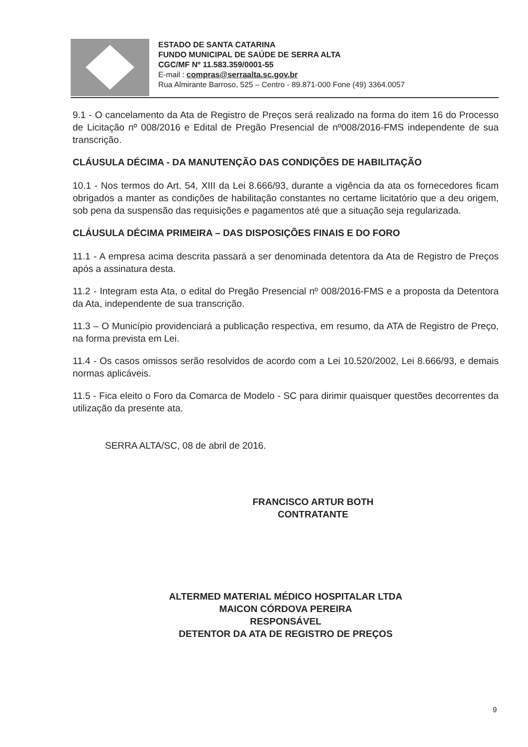ESTADO DE SANTA CATARINA
FUNDO MUNICIPAL DE SAÚDE DE SERRA ALTA
CGC/MF Nº 11.583.359/0001-55
E-mail : compras@serraalta.sc.gov.br
Rua Almirante Barroso, 525 – Centro - 89.871-000 Fone (49) 3364.0057
9.1 - O cancelamento da Ata de Registro de Preços será realizado na forma do item 16 do Processo de Licitação nº 008/2016 e Edital de Pregão Presencial de nº008/2016-FMS independente de sua transcrição.
CLÁUSULA DÉCIMA - DA MANUTENÇÃO DAS CONDIÇÕES DE HABILITAÇÃO
10.1 - Nos termos do Art. 54, XIII da Lei 8.666/93, durante a vigência da ata os fornecedores ficam obrigados a manter as condições de habilitação constantes no certame licitatório que a deu origem, sob pena da suspensão das requisições e pagamentos até que a situação seja regularizada.
CLÁUSULA DÉCIMA PRIMEIRA – DAS DISPOSIÇÕES FINAIS E DO FORO
11.1 - A empresa acima descrita passará a ser denominada detentora da Ata de Registro de Preços após a assinatura desta.
11.2 - Integram esta Ata, o edital do Pregão Presencial nº 008/2016-FMS e a proposta da Detentora da Ata, independente de sua transcrição.
11.3 – O Município providenciará a publicação respectiva, em resumo, da ATA de Registro de Preço, na forma prevista em Lei.
11.4 - Os casos omissos serão resolvidos de acordo com a Lei 10.520/2002, Lei 8.666/93, e demais normas aplicáveis.
11.5 - Fica eleito o Foro da Comarca de Modelo - SC para dirimir quaisquer questões decorrentes da utilização da presente ata.
SERRA ALTA/SC, 08 de abril de 2016.
FRANCISCO ARTUR BOTH
CONTRATANTE
ALTERMED MATERIAL MÉDICO HOSPITALAR LTDA
MAICON CÓRDOVA PEREIRA
RESPONSÁVEL
DETENTOR DA ATA DE REGISTRO DE PREÇOS
9